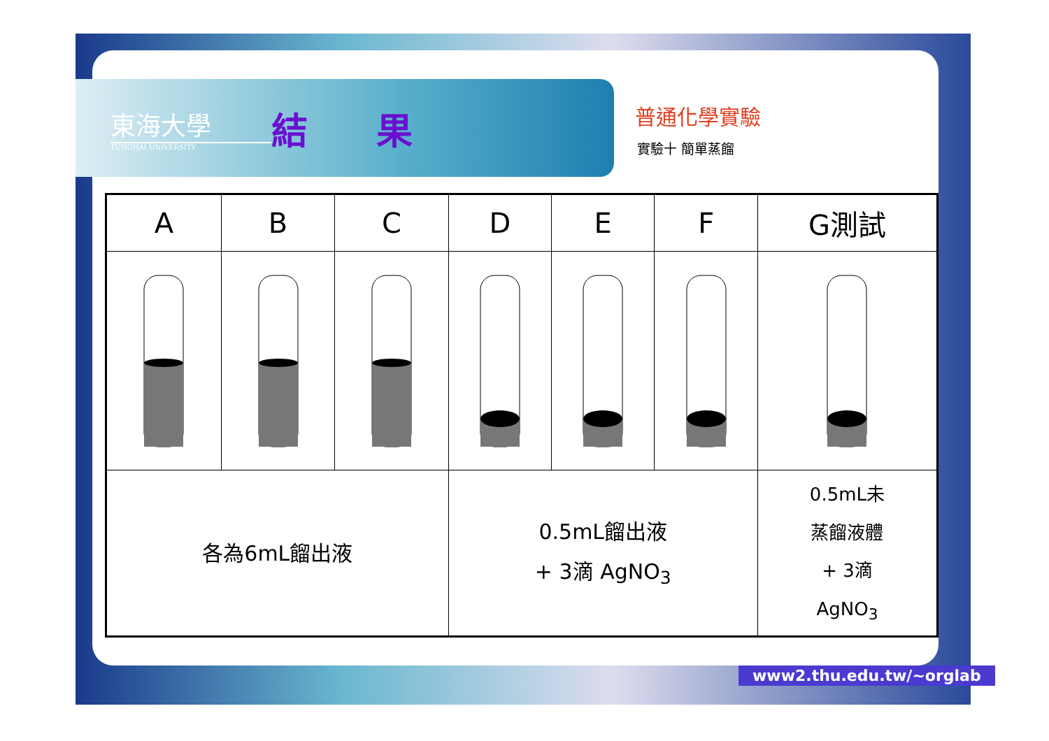東海大學
TUNGHAI UNIVERSITY
結 果
普通化學實驗
實驗十 簡單蒸餾
| A | B | C | D | E | F | G測試 |
| --- | --- | --- | --- | --- | --- | --- |
| 各為6mL餾出液 | | | 0.5mL餾出液 + 3滴 AgNO<sub>3</sub> | | | 0.5mL未 蒸餾液體 + 3滴 AgNO<sub>3</sub> |
www2.thu.edu.tw/~orglab